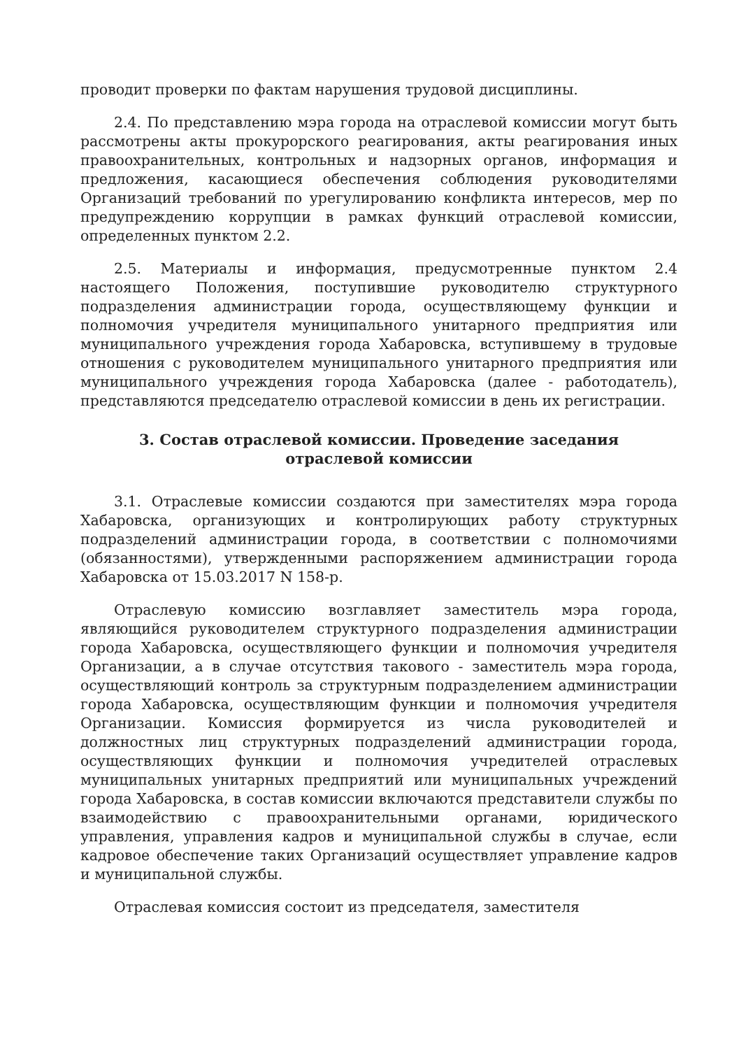проводит проверки по фактам нарушения трудовой дисциплины.
2.4. По представлению мэра города на отраслевой комиссии могут быть рассмотрены акты прокурорского реагирования, акты реагирования иных правоохранительных, контрольных и надзорных органов, информация и предложения, касающиеся обеспечения соблюдения руководителями Организаций требований по урегулированию конфликта интересов, мер по предупреждению коррупции в рамках функций отраслевой комиссии, определенных пунктом 2.2.
2.5. Материалы и информация, предусмотренные пунктом 2.4 настоящего Положения, поступившие руководителю структурного подразделения администрации города, осуществляющему функции и полномочия учредителя муниципального унитарного предприятия или муниципального учреждения города Хабаровска, вступившему в трудовые отношения с руководителем муниципального унитарного предприятия или муниципального учреждения города Хабаровска (далее - работодатель), представляются председателю отраслевой комиссии в день их регистрации.
3. Состав отраслевой комиссии. Проведение заседания
отраслевой комиссии
3.1. Отраслевые комиссии создаются при заместителях мэра города Хабаровска, организующих и контролирующих работу структурных подразделений администрации города, в соответствии с полномочиями (обязанностями), утвержденными распоряжением администрации города Хабаровска от 15.03.2017 N 158-р.
Отраслевую комиссию возглавляет заместитель мэра города, являющийся руководителем структурного подразделения администрации города Хабаровска, осуществляющего функции и полномочия учредителя Организации, а в случае отсутствия такового - заместитель мэра города, осуществляющий контроль за структурным подразделением администрации города Хабаровска, осуществляющим функции и полномочия учредителя Организации. Комиссия формируется из числа руководителей и должностных лиц структурных подразделений администрации города, осуществляющих функции и полномочия учредителей отраслевых муниципальных унитарных предприятий или муниципальных учреждений города Хабаровска, в состав комиссии включаются представители службы по взаимодействию с правоохранительными органами, юридического управления, управления кадров и муниципальной службы в случае, если кадровое обеспечение таких Организаций осуществляет управление кадров и муниципальной службы.
Отраслевая комиссия состоит из председателя, заместителя